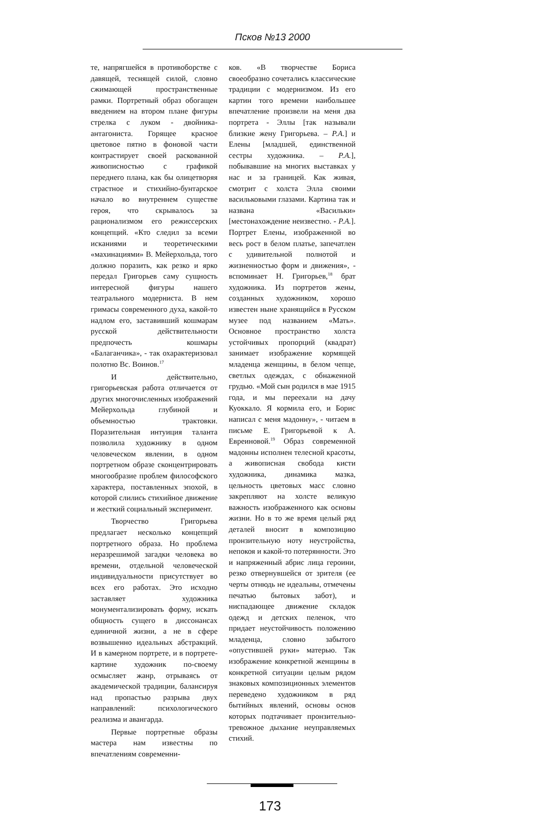Псков №13 2000
те, напрягшейся в противоборстве с давящей, теснящей силой, словно сжимающей пространственные рамки. Портретный образ обогащен введением на втором плане фигуры стрелка с луком - двойника-антагониста. Горящее красное цветовое пятно в фоновой части контрастирует своей раскованной живописностью с графикой переднего плана, как бы олицетворяя страстное и стихийно-бунтарское начало во внутреннем существе героя, что скрывалось за рационализмом его режиссерских концепций. «Кто следил за всеми исканиями и теоретическими «махинациями» В. Мейерхольда, того должно поразить, как резко и ярко передал Григорьев саму сущность интересной фигуры нашего театрального модерниста. В нем гримасы современного духа, какой-то надлом его, заставивший кошмарам русской действительности предпочесть кошмары «Балаганчика», - так охарактеризовал полотно Вс. Воинов.<sup>17</sup>
И действительно, григорьевская работа отличается от других многочисленных изображений Мейерхольда глубиной и объемностью трактовки. Поразительная интуиция таланта позволила художнику в одном человеческом явлении, в одном портретном образе сконцентрировать многообразие проблем философского характера, поставленных эпохой, в которой слились стихийное движение и жесткий социальный эксперимент.
Творчество Григорьева предлагает несколько концепций портретного образа. Но проблема неразрешимой загадки человека во времени, отдельной человеческой индивидуальности присутствует во всех его работах. Это исходно заставляет художника монументализировать форму, искать общность сущего в диссонансах единичной жизни, а не в сфере возвышенно идеальных абстракций. И в камерном портрете, и в портрете-картине художник по-своему осмысляет жанр, отрываясь от академической традиции, балансируя над пропастью разрыва двух направлений: психологического реализма и авангарда.
Первые портретные образы мастера нам известны по впечатлениям современни-
ков. «В творчестве Бориса своеобразно сочетались классические традиции с модернизмом. Из его картин того времени наибольшее впечатление произвели на меня два портрета - Эллы [так называли близкие жену Григорьева. – Р.А.] и Елены [младшей, единственной сестры художника. – Р.А.], побывавшие на многих выставках у нас и за границей. Как живая, смотрит с холста Элла своими васильковыми глазами. Картина так и названа «Васильки» [местонахождение неизвестно. - Р.А.]. Портрет Елены, изображенной во весь рост в белом платье, запечатлен с удивительной полнотой и жизненностью форм и движения», - вспоминает Н. Григорьев,<sup>18</sup> брат художника. Из портретов жены, созданных художником, хорошо известен ныне хранящийся в Русском музее под названием «Мать». Основное пространство холста устойчивых пропорций (квадрат) занимает изображение кормящей младенца женщины, в белом чепце, светлых одеждах, с обнаженной грудью. «Мой сын родился в мае 1915 года, и мы переехали на дачу Куоккало. Я кормила его, и Борис написал с меня мадонну», - читаем в письме Е. Григорьевой к А. Евреиновой.<sup>19</sup> Образ современной мадонны исполнен телесной красоты, а живописная свобода кисти художника, динамика мазка, цельность цветовых масс словно закрепляют на холсте великую важность изображенного как основы жизни. Но в то же время целый ряд деталей вносит в композицию пронзительную ноту неустройства, непокоя и какой-то потерянности. Это и напряженный абрис лица героини, резко отвернувшейся от зрителя (ее черты отнюдь не идеальны, отмечены печатью бытовых забот), и ниспадающее движение складок одежд и детских пеленок, что придает неустойчивость положению младенца, словно забытого «опустившей руки» матерью. Так изображение конкретной женщины в конкретной ситуации целым рядом знаковых композиционных элементов переведено художником в ряд бытийных явлений, основы основ которых подтачивает пронзительно-тревожное дыхание неуправляемых стихий.
173